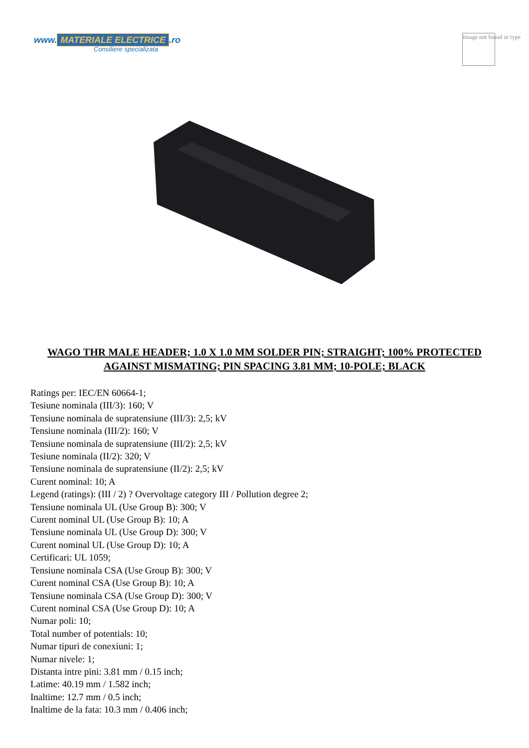www. MATERIALE ELECTRICE.ro
Consiliere specializata
Image not found or type
WAGO THR MALE HEADER; 1.0 X 1.0 MM SOLDER PIN; STRAIGHT; 100% PROTECTED AGAINST MISMATING; PIN SPACING 3.81 MM; 10-POLE; BLACK
Ratings per: IEC/EN 60664-1;
Tesiune nominala (III/3): 160; V
Tensiune nominala de supratensiune (III/3): 2,5; kV
Tensiune nominala (III/2): 160; V
Tensiune nominala de supratensiune (III/2): 2,5; kV
Tesiune nominala (II/2): 320; V
Tensiune nominala de supratensiune (II/2): 2,5; kV
Curent nominal: 10; A
Legend (ratings): (III / 2) ? Overvoltage category III / Pollution degree 2;
Tensiune nominala UL (Use Group B): 300; V
Curent nominal UL (Use Group B): 10; A
Tensiune nominala UL (Use Group D): 300; V
Curent nominal UL (Use Group D): 10; A
Certificari: UL 1059;
Tensiune nominala CSA (Use Group B): 300; V
Curent nominal CSA (Use Group B): 10; A
Tensiune nominala CSA (Use Group D): 300; V
Curent nominal CSA (Use Group D): 10; A
Numar poli: 10;
Total number of potentials: 10;
Numar tipuri de conexiuni: 1;
Numar nivele: 1;
Distanta intre pini: 3.81 mm / 0.15 inch;
Latime: 40.19 mm / 1.582 inch;
Inaltime: 12.7 mm / 0.5 inch;
Inaltime de la fata: 10.3 mm / 0.406 inch;